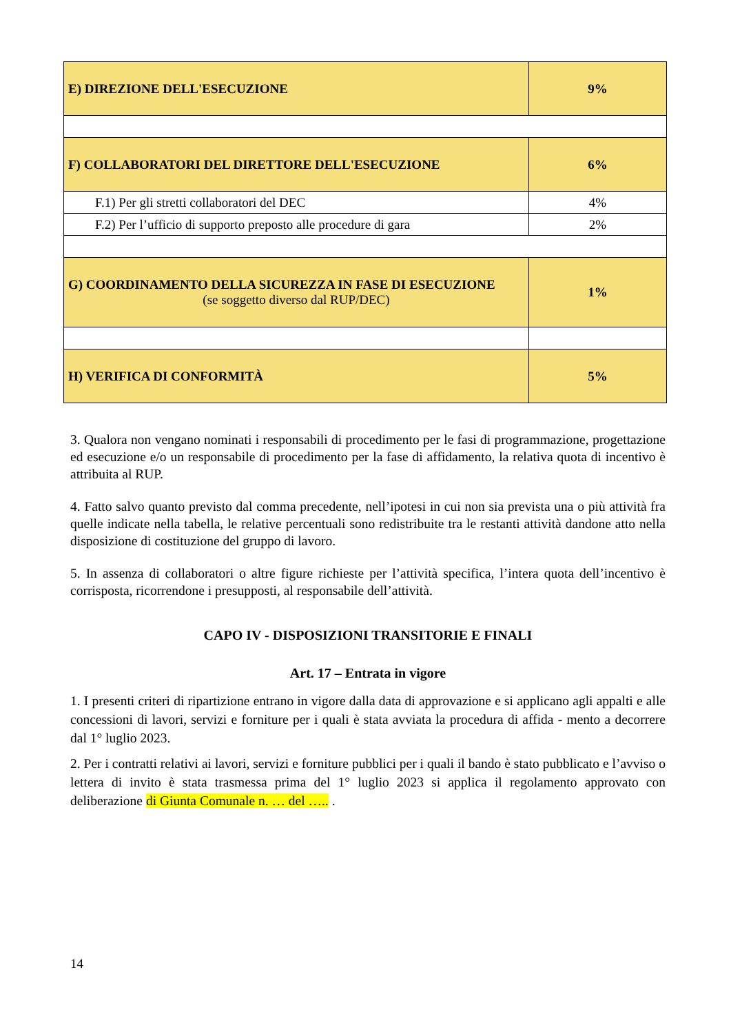| E) DIREZIONE DELL'ESECUZIONE | 9% |
| F) COLLABORATORI DEL DIRETTORE DELL'ESECUZIONE | 6% |
| F.1) Per gli stretti collaboratori del DEC | 4% |
| F.2) Per l’ufficio di supporto preposto alle procedure di gara | 2% |
| G) COORDINAMENTO DELLA SICUREZZA IN FASE DI ESECUZIONE (se soggetto diverso dal RUP/DEC) | 1% |
| H) VERIFICA DI CONFORMITÀ | 5% |
3. Qualora non vengano nominati i responsabili di procedimento per le fasi di programmazione, progettazione ed esecuzione e/o un responsabile di procedimento per la fase di affidamento, la relativa quota di incentivo è attribuita al RUP.
4. Fatto salvo quanto previsto dal comma precedente, nell’ipotesi in cui non sia prevista una o più attività fra quelle indicate nella tabella, le relative percentuali sono redistribuite tra le restanti attività dandone atto nella disposizione di costituzione del gruppo di lavoro.
5. In assenza di collaboratori o altre figure richieste per l’attività specifica, l’intera quota dell’incentivo è corrisposta, ricorrendone i presupposti, al responsabile dell’attività.
CAPO IV - DISPOSIZIONI TRANSITORIE E FINALI
Art. 17 – Entrata in vigore
1. I presenti criteri di ripartizione entrano in vigore dalla data di approvazione e si applicano agli appalti e alle concessioni di lavori, servizi e forniture per i quali è stata avviata la procedura di affida - mento a decorrere dal 1° luglio 2023.
2. Per i contratti relativi ai lavori, servizi e forniture pubblici per i quali il bando è stato pubblicato e l’avviso o lettera di invito è stata trasmessa prima del 1° luglio 2023 si applica il regolamento approvato con deliberazione di Giunta Comunale n. … del ….. .
14